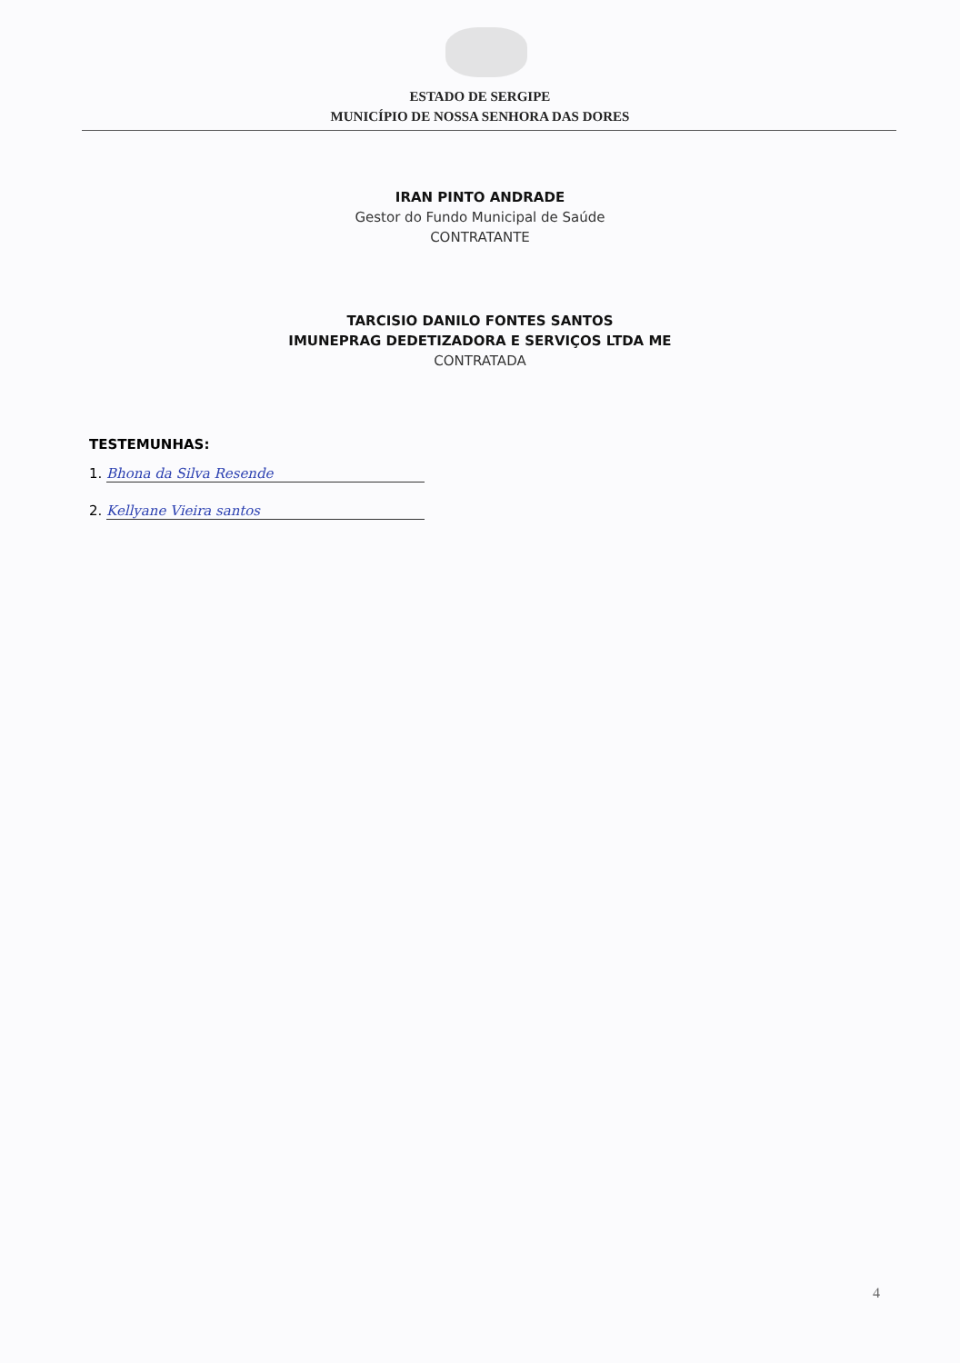ESTADO DE SERGIPE
MUNICÍPIO DE NOSSA SENHORA DAS DORES
IRAN PINTO ANDRADE
Gestor do Fundo Municipal de Saúde
CONTRATANTE
TARCISIO DANILO FONTES SANTOS
IMUNEPRAG DEDETIZADORA E SERVIÇOS LTDA ME
CONTRATADA
TESTEMUNHAS:
1. Bhona da Silva Resende
2. Kellyane Vieira santos
4